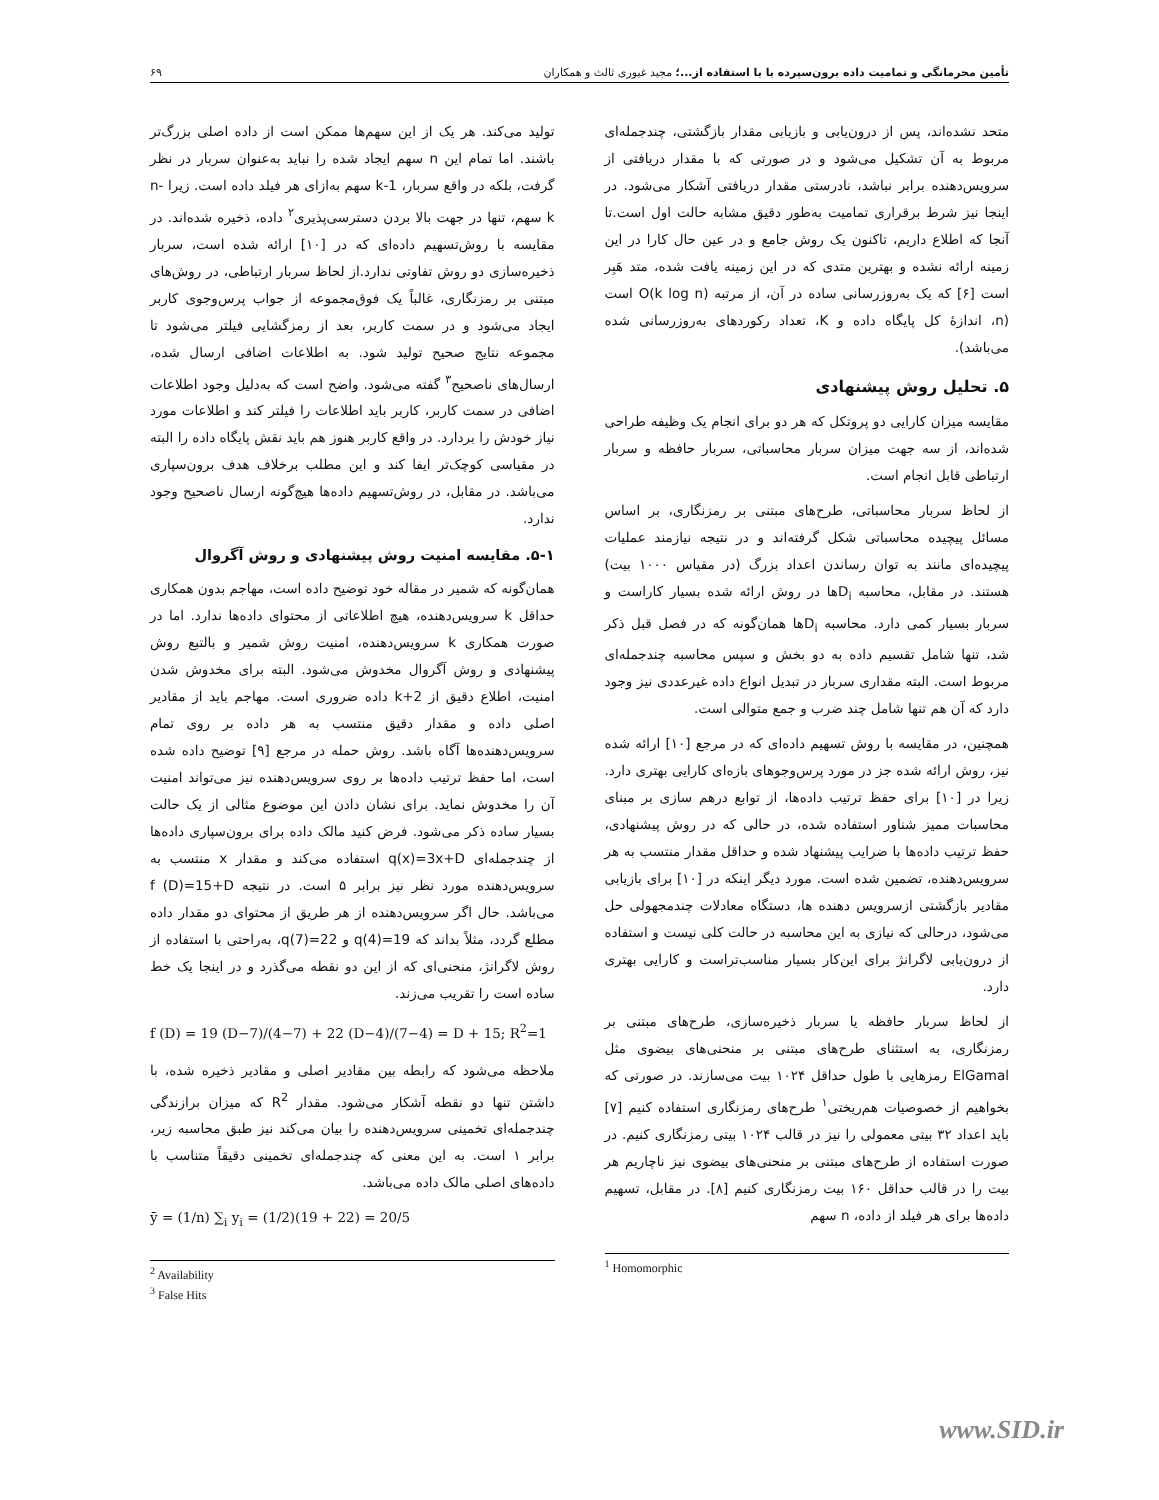تأمین محرمانگی و تمامیت داده برون‌سپرده با با استفاده از...؛ مجید غیوری ثالث و همکاران ۶۹
متحد نشده‌اند، پس از درون‌یابی و بازیابی مقدار بازگشتی، چندجمله‌ای مربوط به آن تشکیل می‌شود و در صورتی که با مقدار دریافتی از سرویس‌دهنده برابر نباشد، نادرستی مقدار دریافتی آشکار می‌شود. در اینجا نیز شرط برقراری تمامیت به‌طور دقیق مشابه حالت اول است.تا آنجا که اطلاع داریم، تاکنون یک روش جامع و در عین حال کارا در این زمینه ارائه نشده و بهترین متدی که در این زمینه یافت شده، متد هَبِر است [۶] که یک به‌روزرسانی ساده در آن، از مرتبه O(k log n) است (n، اندازهٔ کل پایگاه داده و K، تعداد رکوردهای به‌روزرسانی شده می‌باشد).
۵. تحلیل روش پیشنهادی
مقایسه میزان کارایی دو پروتکل که هر دو برای انجام یک وظیفه طراحی شده‌اند، از سه جهت میزان سربار محاسباتی، سربار حافظه و سربار ارتباطی قابل انجام است.
از لحاظ سربار محاسباتی، طرح‌های مبتنی بر رمزنگاری، بر اساس مسائل پیچیده محاسباتی شکل گرفته‌اند و در نتیجه نیازمند عملیات پیچیده‌ای مانند به توان رساندن اعداد بزرگ (در مقیاس ۱۰۰۰ بیت) هستند. در مقابل، محاسبه D<sub>i</sub>ها در روش ارائه شده بسیار کاراست و سربار بسیار کمی دارد. محاسبه D<sub>i</sub>ها همان‌گونه که در فصل قبل ذکر شد، تنها شامل تقسیم داده به دو بخش و سپس محاسبه چندجمله‌ای مربوط است. البته مقداری سربار در تبدیل انواع داده غیرعددی نیز وجود دارد که آن هم تنها شامل چند ضرب و جمع متوالی است.
همچنین، در مقایسه با روش تسهیم داده‌ای که در مرجع [۱۰] ارائه شده نیز، روش ارائه شده جز در مورد پرس‌وجوهای بازه‌ای کارایی بهتری دارد. زیرا در [۱۰] برای حفظ ترتیب داده‌ها، از توابع درهم سازی بر مبنای محاسبات ممیز شناور استفاده شده، در حالی که در روش پیشنهادی، حفظ ترتیب داده‌ها با ضرایب پیشنهاد شده و حداقل مقدار منتسب به هر سرویس‌دهنده، تضمین شده است. مورد دیگر اینکه در [۱۰] برای بازیابی مقادیر بازگشتی ازسرویس دهنده ها، دستگاه معادلات چندمجهولی حل می‌شود، درحالی که نیازی به این محاسبه در حالت کلی نیست و استفاده از درون‌یابی لاگرانژ برای این‌کار بسیار مناسب‌تراست و کارایی بهتری دارد.
از لحاظ سربار حافظه یا سربار ذخیره‌سازی، طرح‌های مبتنی بر رمزنگاری، به استثنای طرح‌های مبتنی بر منحنی‌های بیضوی مثل ElGamal رمزهایی با طول حداقل ۱۰۲۴ بیت می‌سازند. در صورتی که بخواهیم از خصوصیات هم‌ریختی<sup>۱</sup> طرح‌های رمزنگاری استفاده کنیم [۷] باید اعداد ۳۲ بیتی معمولی را نیز در قالب ۱۰۲۴ بیتی رمزنگاری کنیم. در صورت استفاده از طرح‌های مبتنی بر منحنی‌های بیضوی نیز ناچاریم هر بیت را در قالب حداقل ۱۶۰ بیت رمزنگاری کنیم [۸]. در مقابل، تسهیم داده‌ها برای هر فیلد از داده، n سهم
<sup>1</sup> Homomorphic
تولید می‌کند. هر یک از این سهم‌ها ممکن است از داده اصلی بزرگ‌تر باشند. اما تمام این n سهم ایجاد شده را نباید به‌عنوان سربار در نظر گرفت، بلکه در واقع سربار، k-1 سهم به‌ازای هر فیلد داده است. زیرا n-k سهم، تنها در جهت بالا بردن دسترسی‌پذیری<sup>۲</sup> داده، ذخیره شده‌اند. در مقایسه با روش‌تسهیم داده‌ای که در [۱۰] ارائه شده است، سربار ذخیره‌سازی دو روش تفاوتی ندارد.از لحاظ سربار ارتباطی، در روش‌های مبتنی بر رمزنگاری، غالباً یک فوق‌مجموعه از جواب پرس‌وجوی کاربر ایجاد می‌شود و در سمت کاربر، بعد از رمزگشایی فیلتر می‌شود تا مجموعه نتایج صحیح تولید شود. به اطلاعات اضافی ارسال شده، ارسال‌های ناصحیح<sup>۳</sup> گفته می‌شود. واضح است که به‌دلیل وجود اطلاعات اضافی در سمت کاربر، کاربر باید اطلاعات را فیلتر کند و اطلاعات مورد نیاز خودش را بردارد. در واقع کاربر هنوز هم باید نقش پایگاه داده را البته در مقیاسی کوچک‌تر ایفا کند و این مطلب برخلاف هدف برون‌سپاری می‌باشد. در مقابل، در روش‌تسهیم داده‌ها هیچ‌گونه ارسال ناصحیح وجود ندارد.
۵-۱. مقایسه امنیت روش پیشنهادی و روش آگروال
همان‌گونه که شمیر در مقاله خود توضیح داده است، مهاجم بدون همکاری حداقل k سرویس‌دهنده، هیچ اطلاعاتی از محتوای داده‌ها ندارد. اما در صورت همکاری k سرویس‌دهنده، امنیت روش شمیر و بالتبع روش پیشنهادی و روش آگروال مخدوش می‌شود. البته برای مخدوش شدن امنیت، اطلاع دقیق از k+2 داده ضروری است. مهاجم باید از مقادیر اصلی داده و مقدار دقیق منتسب به هر داده بر روی تمام سرویس‌دهنده‌ها آگاه باشد. روش حمله در مرجع [۹] توضیح داده شده است، اما حفظ ترتیب داده‌ها بر روی سرویس‌دهنده نیز می‌تواند امنیت آن را مخدوش نماید. برای نشان دادن این موضوع مثالی از یک حالت بسیار ساده ذکر می‌شود. فرض کنید مالک داده برای برون‌سپاری داده‌ها از چندجمله‌ای q(x)=3x+D استفاده می‌کند و مقدار x منتسب به سرویس‌دهنده مورد نظر نیز برابر ۵ است. در نتیجه f (D)=15+D می‌باشد. حال اگر سرویس‌دهنده از هر طریق از محتوای دو مقدار داده مطلع گردد، مثلاً بداند که q(4)=19 و q(7)=22، به‌راحتی با استفاده از روش لاگرانژ، منحنی‌ای که از این دو نقطه می‌گذرد و در اینجا یک خط ساده است را تقریب می‌زند.
f (D) = 19 (D−7)/(4−7) + 22 (D−4)/(7−4) = D + 15; R<sup>2</sup>=1
ملاحظه می‌شود که رابطه بین مقادیر اصلی و مقادیر ذخیره شده، با داشتن تنها دو نقطه آشکار می‌شود. مقدار R<sup>2</sup> که میزان برازندگی چندجمله‌ای تخمینی سرویس‌دهنده را بیان می‌کند نیز طبق محاسبه زیر، برابر ۱ است. به این معنی که چندجمله‌ای تخمینی دقیقاً متناسب با داده‌های اصلی مالک داده می‌باشد.
ȳ = (1/n) ∑<sub>i</sub> y<sub>i</sub> = (1/2)(19 + 22) = 20/5
<sup>2</sup> Availability
<sup>3</sup> False Hits
www.SID.ir